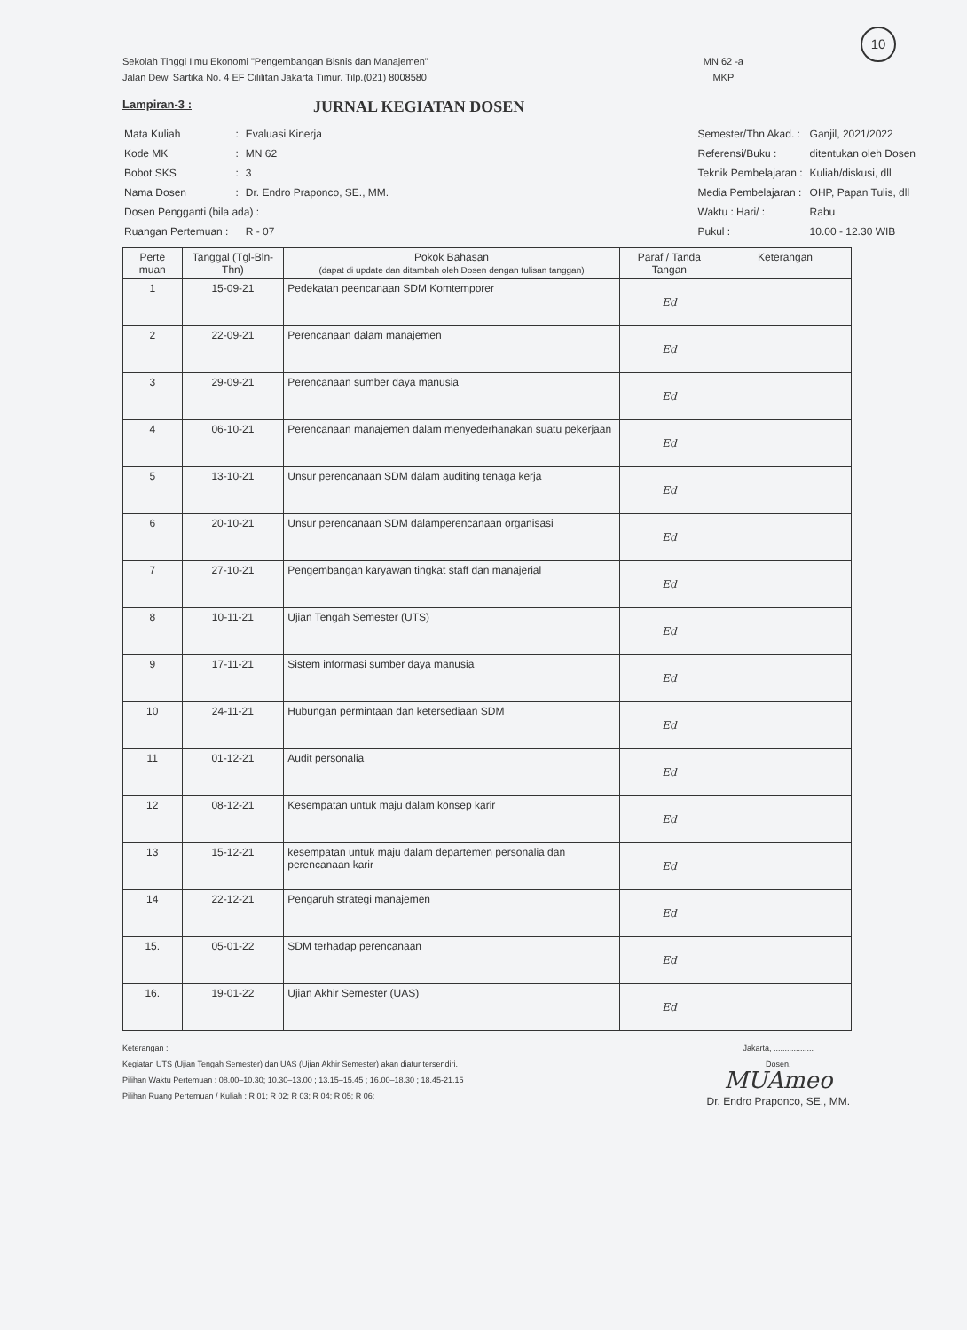10
Sekolah Tinggi Ilmu Ekonomi "Pengembangan Bisnis dan Manajemen"
Jalan Dewi Sartika No. 4 EF Cililitan Jakarta Timur. Tilp.(021) 8008580
MN 62 -a
MKP
Lampiran-3 : JURNAL KEGIATAN DOSEN
| Mata Kuliah | : | Evaluasi Kinerja |
| Kode MK | : | MN 62 |
| Bobot SKS | : | 3 |
| Nama Dosen | : | Dr. Endro Praponco, SE., MM. |
| Dosen Pengganti (bila ada) : | | |
| Ruangan Pertemuan : | | R - 07 |
| Semester/Thn Akad. : | Ganjil, 2021/2022 |
| Referensi/Buku : | ditentukan oleh Dosen |
| Teknik Pembelajaran : | Kuliah/diskusi, dll |
| Media Pembelajaran : | OHP, Papan Tulis, dll |
| Waktu : Hari/ : | Rabu |
| Pukul : | 10.00 - 12.30 WIB |
| Perte muan | Tanggal (Tgl-Bln-Thn) | Pokok Bahasan (dapat di update dan ditambah oleh Dosen dengan tulisan tanggan) | Paraf / Tanda Tangan | Keterangan |
| --- | --- | --- | --- | --- |
| 1 | 15-09-21 | Pedekatan peencanaan SDM Komtemporer | Ed | |
| 2 | 22-09-21 | Perencanaan dalam manajemen | Ed | |
| 3 | 29-09-21 | Perencanaan sumber daya manusia | Ed | |
| 4 | 06-10-21 | Perencanaan manajemen dalam menyederhanakan suatu pekerjaan | Ed | |
| 5 | 13-10-21 | Unsur perencanaan SDM dalam auditing tenaga kerja | Ed | |
| 6 | 20-10-21 | Unsur perencanaan SDM dalamperencanaan organisasi | Ed | |
| 7 | 27-10-21 | Pengembangan karyawan tingkat staff dan manajerial | Ed | |
| 8 | 10-11-21 | Ujian Tengah Semester (UTS) | Ed | |
| 9 | 17-11-21 | Sistem informasi sumber daya manusia | Ed | |
| 10 | 24-11-21 | Hubungan permintaan dan ketersediaan SDM | Ed | |
| 11 | 01-12-21 | Audit personalia | Ed | |
| 12 | 08-12-21 | Kesempatan untuk maju dalam konsep karir | Ed | |
| 13 | 15-12-21 | kesempatan untuk maju dalam departemen personalia dan perencanaan karir | Ed | |
| 14 | 22-12-21 | Pengaruh strategi manajemen | Ed | |
| 15. | 05-01-22 | SDM terhadap perencanaan | Ed | |
| 16. | 19-01-22 | Ujian Akhir Semester (UAS) | Ed | |
Keterangan :
Kegiatan UTS (Ujian Tengah Semester) dan UAS (Ujian Akhir Semester) akan diatur tersendiri.
Pilihan Waktu Pertemuan : 08.00–10.30; 10.30–13.00 ; 13.15–15.45 ; 16.00–18.30 ; 18.45-21.15
Pilihan Ruang Pertemuan / Kuliah : R 01; R 02; R 03; R 04; R 05; R 06;
Jakarta, ..................
Dosen,
MUAmeo
Dr. Endro Praponco, SE., MM.